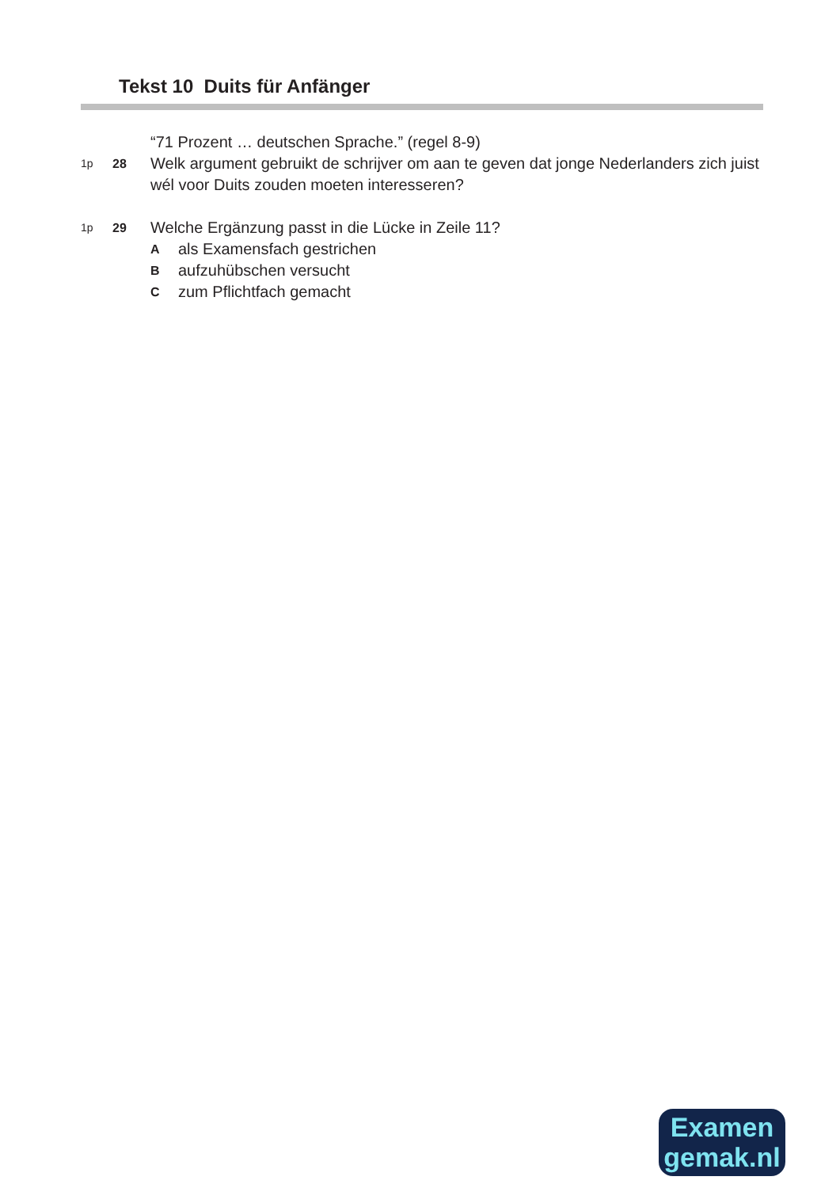Tekst 10 Duits für Anfänger
“71 Prozent … deutschen Sprache.” (regel 8-9)
1p 28 Welk argument gebruikt de schrijver om aan te geven dat jonge Nederlanders zich juist wél voor Duits zouden moeten interesseren?
1p 29 Welche Ergänzung passt in die Lücke in Zeile 11?
Aals Examensfach gestrichen
Baufzuhübschen versucht
Czum Pflichtfach gemacht
Examen
gemak.nl